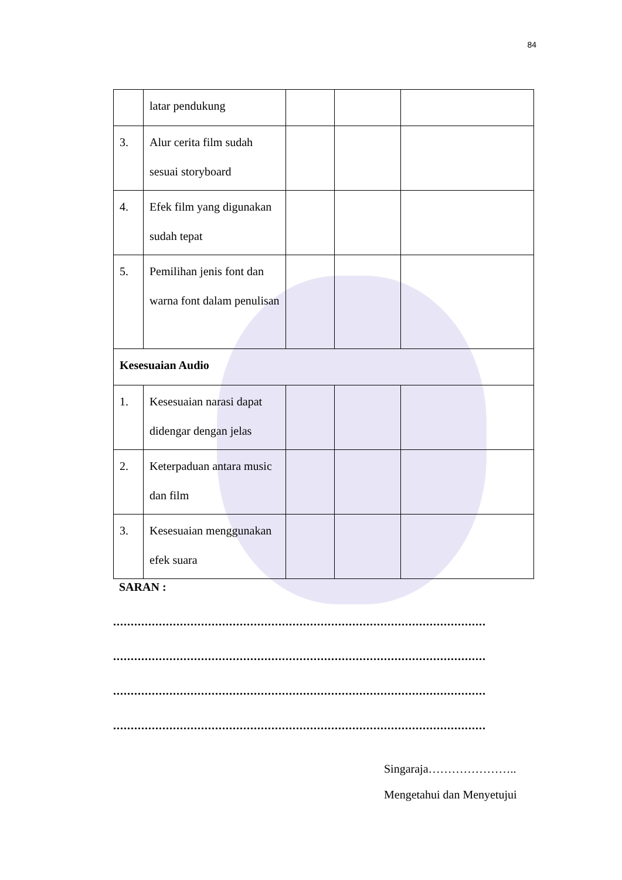84
| | latar pendukung | | | |
| 3. | Alur cerita film sudah sesuai storyboard | | | |
| 4. | Efek film yang digunakan sudah tepat | | | |
| 5. | Pemilihan jenis font dan warna font dalam penulisan | | | |
| Kesesuaian Audio | | | | |
| 1. | Kesesuaian narasi dapat didengar dengan jelas | | | |
| 2. | Keterpaduan antara music dan film | | | |
| 3. | Kesesuaian menggunakan efek suara | | | |
SARAN :
..........................................................................................................
..........................................................................................................
..........................................................................................................
..........................................................................................................
Singaraja…………………..
Mengetahui dan Menyetujui